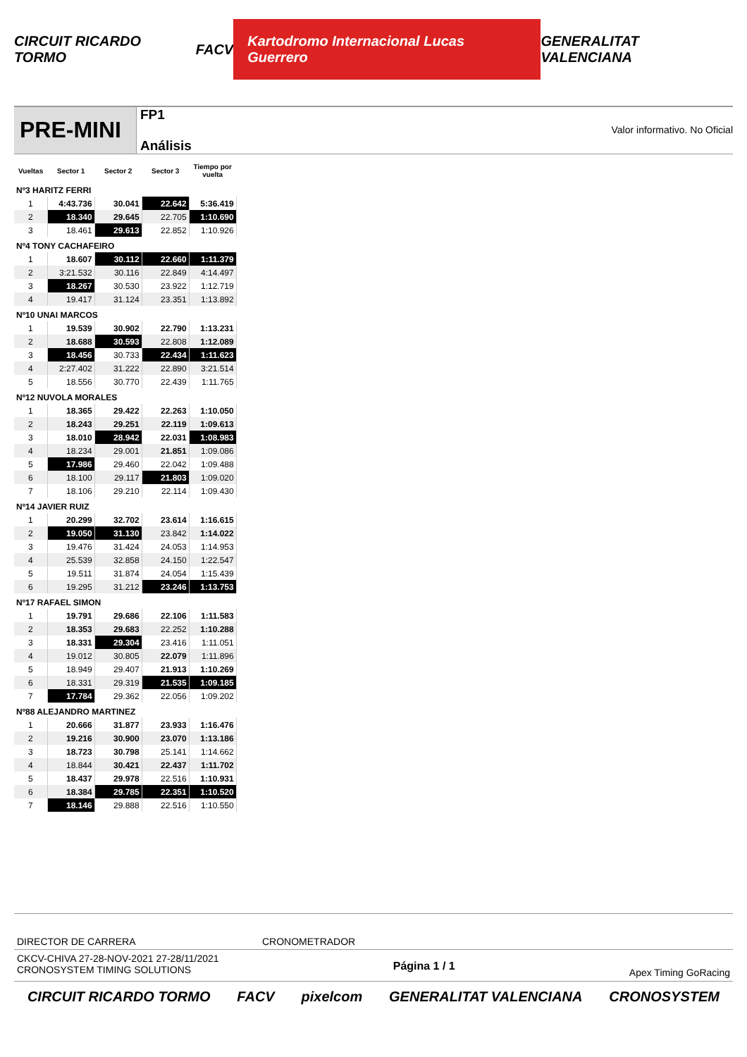CIRCUIT RICARDO TORMO FACV Kartodromo Internacional Lucas Guerrero GENERALITAT VALENCIANA
PRE-MINI
FP1
Análisis
Valor informativo. No Oficial
| Vueltas | Sector 1 | Sector 2 | Sector 3 | Tiempo por vuelta |
| --- | --- | --- | --- | --- |
| Nº3 HARITZ FERRI | | | | |
| 1 | 4:43.736 | 30.041 | 22.642 | 5:36.419 |
| 2 | 18.340 | 29.645 | 22.705 | 1:10.690 |
| 3 | 18.461 | 29.613 | 22.852 | 1:10.926 |
| Nº4 TONY CACHAFEIRO | | | | |
| 1 | 18.607 | 30.112 | 22.660 | 1:11.379 |
| 2 | 3:21.532 | 30.116 | 22.849 | 4:14.497 |
| 3 | 18.267 | 30.530 | 23.922 | 1:12.719 |
| 4 | 19.417 | 31.124 | 23.351 | 1:13.892 |
| Nº10 UNAI MARCOS | | | | |
| 1 | 19.539 | 30.902 | 22.790 | 1:13.231 |
| 2 | 18.688 | 30.593 | 22.808 | 1:12.089 |
| 3 | 18.456 | 30.733 | 22.434 | 1:11.623 |
| 4 | 2:27.402 | 31.222 | 22.890 | 3:21.514 |
| 5 | 18.556 | 30.770 | 22.439 | 1:11.765 |
| Nº12 NUVOLA MORALES | | | | |
| 1 | 18.365 | 29.422 | 22.263 | 1:10.050 |
| 2 | 18.243 | 29.251 | 22.119 | 1:09.613 |
| 3 | 18.010 | 28.942 | 22.031 | 1:08.983 |
| 4 | 18.234 | 29.001 | 21.851 | 1:09.086 |
| 5 | 17.986 | 29.460 | 22.042 | 1:09.488 |
| 6 | 18.100 | 29.117 | 21.803 | 1:09.020 |
| 7 | 18.106 | 29.210 | 22.114 | 1:09.430 |
| Nº14 JAVIER RUIZ | | | | |
| 1 | 20.299 | 32.702 | 23.614 | 1:16.615 |
| 2 | 19.050 | 31.130 | 23.842 | 1:14.022 |
| 3 | 19.476 | 31.424 | 24.053 | 1:14.953 |
| 4 | 25.539 | 32.858 | 24.150 | 1:22.547 |
| 5 | 19.511 | 31.874 | 24.054 | 1:15.439 |
| 6 | 19.295 | 31.212 | 23.246 | 1:13.753 |
| Nº17 RAFAEL SIMON | | | | |
| 1 | 19.791 | 29.686 | 22.106 | 1:11.583 |
| 2 | 18.353 | 29.683 | 22.252 | 1:10.288 |
| 3 | 18.331 | 29.304 | 23.416 | 1:11.051 |
| 4 | 19.012 | 30.805 | 22.079 | 1:11.896 |
| 5 | 18.949 | 29.407 | 21.913 | 1:10.269 |
| 6 | 18.331 | 29.319 | 21.535 | 1:09.185 |
| 7 | 17.784 | 29.362 | 22.056 | 1:09.202 |
| Nº88 ALEJANDRO MARTINEZ | | | | |
| 1 | 20.666 | 31.877 | 23.933 | 1:16.476 |
| 2 | 19.216 | 30.900 | 23.070 | 1:13.186 |
| 3 | 18.723 | 30.798 | 25.141 | 1:14.662 |
| 4 | 18.844 | 30.421 | 22.437 | 1:11.702 |
| 5 | 18.437 | 29.978 | 22.516 | 1:10.931 |
| 6 | 18.384 | 29.785 | 22.351 | 1:10.520 |
| 7 | 18.146 | 29.888 | 22.516 | 1:10.550 |
DIRECTOR DE CARRERA CRONOMETRADOR
CKCV-CHIVA 27-28-NOV-2021 27-28/11/2021
CRONOSYSTEM TIMING SOLUTIONS
Página 1 / 1
Apex Timing GoRacing
CIRCUIT RICARDO TORMO FACV pixelcom GENERALITAT VALENCIANA CRONOSYSTEM